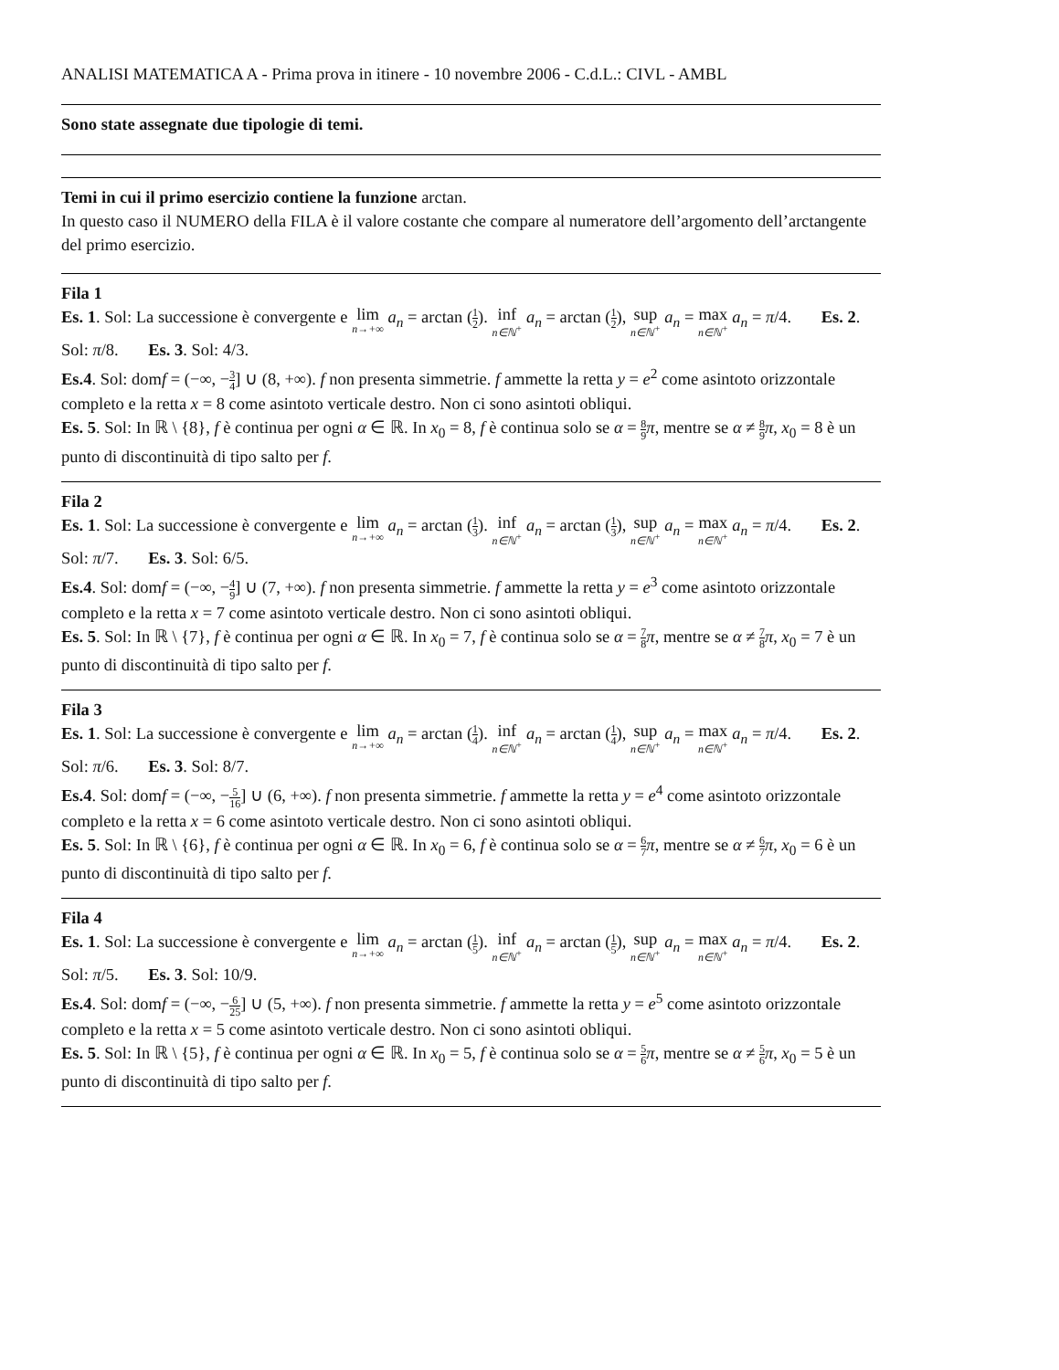ANALISI MATEMATICA A - Prima prova in itinere - 10 novembre 2006 - C.d.L.: CIVL - AMBL
Sono state assegnate due tipologie di temi.
Temi in cui il primo esercizio contiene la funzione arctan.
In questo caso il NUMERO della FILA è il valore costante che compare al numeratore dell’argomento dell’arctangente del primo esercizio.
Fila 1
Es. 1. Sol: La successione è convergente e lim n→+∞ a<sub>n</sub> = arctan (1 2). inf n∈ℕ<sup>+</sup> a<sub>n</sub> = arctan (1 2), sup n∈ℕ<sup>+</sup> a<sub>n</sub> = max n∈ℕ<sup>+</sup> a<sub>n</sub> = π/4. Es. 2. Sol: π/8. Es. 3. Sol: 4/3.
Es.4. Sol: domf = (−∞, −3 4] ∪ (8, +∞). f non presenta simmetrie. f ammette la retta y = e<sup>2</sup> come asintoto orizzontale completo e la retta x = 8 come asintoto verticale destro. Non ci sono asintoti obliqui.
Es. 5. Sol: In ℝ \ {8}, f è continua per ogni α ∈ ℝ. In x<sub>0</sub> = 8, f è continua solo se α = 8 9 π, mentre se α ≠ 8 9 π, x<sub>0</sub> = 8 è un punto di discontinuità di tipo salto per f.
Fila 2
Es. 1. Sol: La successione è convergente e lim n→+∞ a<sub>n</sub> = arctan (1 3). inf n∈ℕ<sup>+</sup> a<sub>n</sub> = arctan (1 3), sup n∈ℕ<sup>+</sup> a<sub>n</sub> = max n∈ℕ<sup>+</sup> a<sub>n</sub> = π/4. Es. 2. Sol: π/7. Es. 3. Sol: 6/5.
Es.4. Sol: domf = (−∞, −4 9] ∪ (7, +∞). f non presenta simmetrie. f ammette la retta y = e<sup>3</sup> come asintoto orizzontale completo e la retta x = 7 come asintoto verticale destro. Non ci sono asintoti obliqui.
Es. 5. Sol: In ℝ \ {7}, f è continua per ogni α ∈ ℝ. In x<sub>0</sub> = 7, f è continua solo se α = 7 8 π, mentre se α ≠ 7 8 π, x<sub>0</sub> = 7 è un punto di discontinuità di tipo salto per f.
Fila 3
Es. 1. Sol: La successione è convergente e lim n→+∞ a<sub>n</sub> = arctan (1 4). inf n∈ℕ<sup>+</sup> a<sub>n</sub> = arctan (1 4), sup n∈ℕ<sup>+</sup> a<sub>n</sub> = max n∈ℕ<sup>+</sup> a<sub>n</sub> = π/4. Es. 2. Sol: π/6. Es. 3. Sol: 8/7.
Es.4. Sol: domf = (−∞, −5 16] ∪ (6, +∞). f non presenta simmetrie. f ammette la retta y = e<sup>4</sup> come asintoto orizzontale completo e la retta x = 6 come asintoto verticale destro. Non ci sono asintoti obliqui.
Es. 5. Sol: In ℝ \ {6}, f è continua per ogni α ∈ ℝ. In x<sub>0</sub> = 6, f è continua solo se α = 6 7 π, mentre se α ≠ 6 7 π, x<sub>0</sub> = 6 è un punto di discontinuità di tipo salto per f.
Fila 4
Es. 1. Sol: La successione è convergente e lim n→+∞ a<sub>n</sub> = arctan (1 5). inf n∈ℕ<sup>+</sup> a<sub>n</sub> = arctan (1 5), sup n∈ℕ<sup>+</sup> a<sub>n</sub> = max n∈ℕ<sup>+</sup> a<sub>n</sub> = π/4. Es. 2. Sol: π/5. Es. 3. Sol: 10/9.
Es.4. Sol: domf = (−∞, −6 25] ∪ (5, +∞). f non presenta simmetrie. f ammette la retta y = e<sup>5</sup> come asintoto orizzontale completo e la retta x = 5 come asintoto verticale destro. Non ci sono asintoti obliqui.
Es. 5. Sol: In ℝ \ {5}, f è continua per ogni α ∈ ℝ. In x<sub>0</sub> = 5, f è continua solo se α = 5 6 π, mentre se α ≠ 5 6 π, x<sub>0</sub> = 5 è un punto di discontinuità di tipo salto per f.